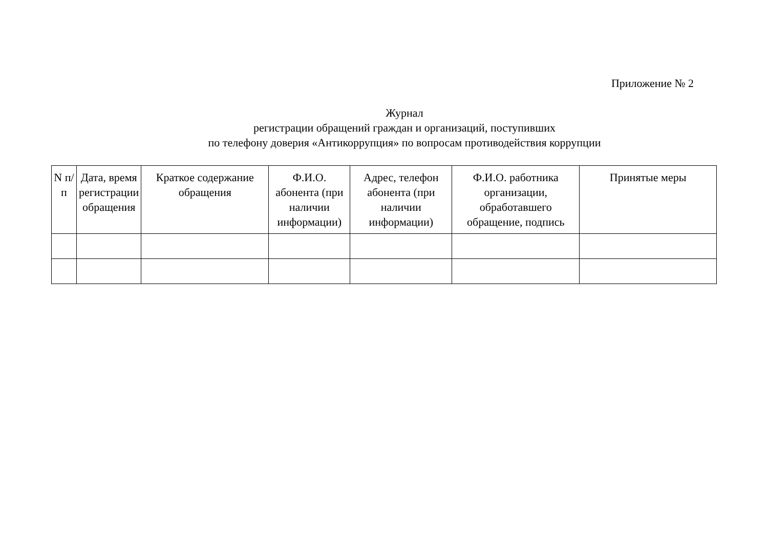Приложение № 2
Журнал
регистрации обращений граждан и организаций, поступивших
по телефону доверия «Антикоррупция» по вопросам противодействия коррупции
| N п/п | Дата, время регистрации обращения | Краткое содержание обращения | Ф.И.О. абонента (при наличии информации) | Адрес, телефон абонента (при наличии информации) | Ф.И.О. работника организации, обработавшего обращение, подпись | Принятые меры |
| --- | --- | --- | --- | --- | --- | --- |